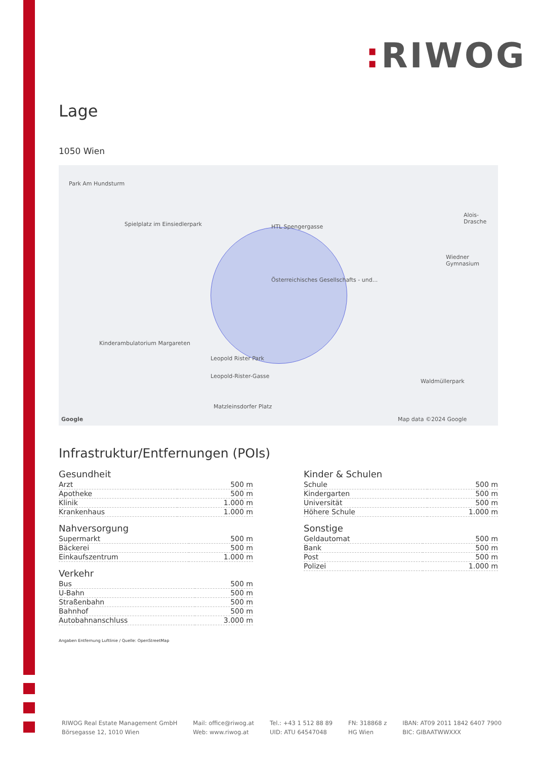: RIWOG
Lage
1050 Wien
Park Am Hundsturm
Spielplatz im Einsiedlerpark HTL Spengergasse
Österreichisches Gesellschafts - und...
Kinderambulatorium Margareten
Leopold Rister Park
Leopold-Rister-Gasse
Matzleinsdorfer Platz
Waldmüllerpark
Wiedner Gymnasium
Alois-Drasche
Map data ©2024 Google Google
Infrastruktur/Entfernungen (POIs)
Gesundheit
| Arzt | 500 m |
| Apotheke | 500 m |
| Klinik | 1.000 m |
| Krankenhaus | 1.000 m |
Nahversorgung
| Supermarkt | 500 m |
| Bäckerei | 500 m |
| Einkaufszentrum | 1.000 m |
Verkehr
| Bus | 500 m |
| U-Bahn | 500 m |
| Straßenbahn | 500 m |
| Bahnhof | 500 m |
| Autobahnanschluss | 3.000 m |
Kinder & Schulen
| Schule | 500 m |
| Kindergarten | 500 m |
| Universität | 500 m |
| Höhere Schule | 1.000 m |
Sonstige
| Geldautomat | 500 m |
| Bank | 500 m |
| Post | 500 m |
| Polizei | 1.000 m |
Angaben Entfernung Luftlinie / Quelle: OpenStreetMap
RIWOG Real Estate Management GmbH
Börsegasse 12, 1010 Wien
Mail: office@riwog.at
Web: www.riwog.at
Tel.: +43 1 512 88 89
UID: ATU 64547048
FN: 318868 z
HG Wien
IBAN: AT09 2011 1842 6407 7900
BIC: GIBAATWWXXX